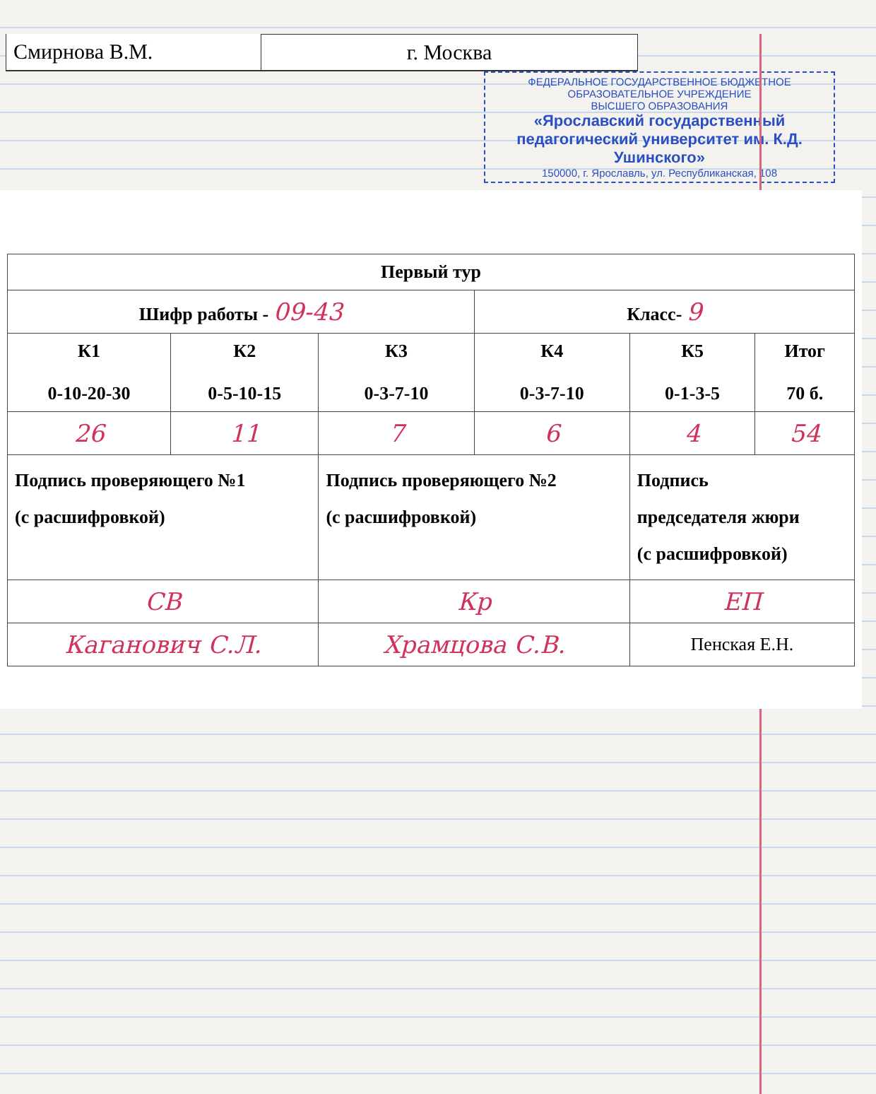Смирнова В.М. г. Москва
ФЕДЕРАЛЬНОЕ ГОСУДАРСТВЕННОЕ БЮДЖЕТНОЕ
ОБРАЗОВАТЕЛЬНОЕ УЧРЕЖДЕНИЕ
ВЫСШЕГО ОБРАЗОВАНИЯ
«Ярославский государственный педагогический университет им. К.Д. Ушинского»
150000, г. Ярославль, ул. Республиканская, 108
| Первый тур | | | | | |
| Шифр работы - 09-43 | | | Класс- 9 | | |
| К1 0-10-20-30 | К2 0-5-10-15 | К3 0-3-7-10 | К4 0-3-7-10 | К5 0-1-3-5 | Итог 70 б. |
| 26 | 11 | 7 | 6 | 4 | 54 |
| Подпись проверяющего №1 (с расшифровкой) | | Подпись проверяющего №2 (с расшифровкой) | | Подпись председателя жюри (с расшифровкой) | |
| СВ | | Кр | | ЕП | |
| Каганович С.Л. | | Храмцова С.В. | | Пенская Е.Н. | |